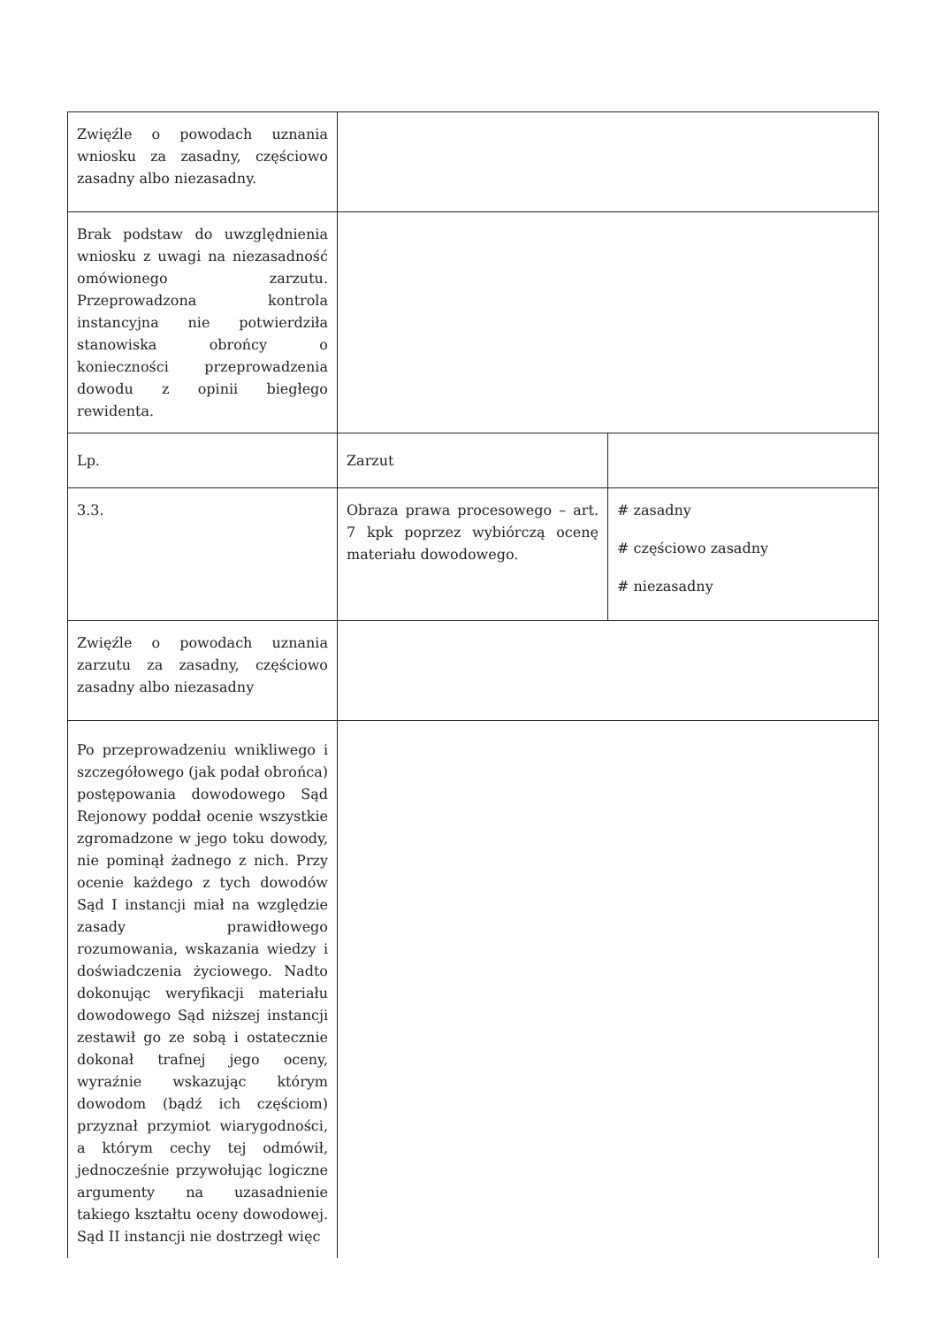| Zwięźle o powodach uznania wniosku za zasadny, częściowo zasadny albo niezasadny. | | |
| Brak podstaw do uwzględnienia wniosku z uwagi na niezasadność omówionego zarzutu. Przeprowadzona kontrola instancyjna nie potwierdziła stanowiska obrońcy o konieczności przeprowadzenia dowodu z opinii biegłego rewidenta. | | |
| Lp. | Zarzut | |
| 3.3. | Obraza prawa procesowego – art. 7 kpk poprzez wybiórczą ocenę materiału dowodowego. | # zasadny # częściowo zasadny # niezasadny |
| Zwięźle o powodach uznania zarzutu za zasadny, częściowo zasadny albo niezasadny | | |
| Po przeprowadzeniu wnikliwego i szczegółowego (jak podał obrońca) postępowania dowodowego Sąd Rejonowy poddał ocenie wszystkie zgromadzone w jego toku dowody, nie pominął żadnego z nich. Przy ocenie każdego z tych dowodów Sąd I instancji miał na względzie zasady prawidłowego rozumowania, wskazania wiedzy i doświadczenia życiowego. Nadto dokonując weryfikacji materiału dowodowego Sąd niższej instancji zestawił go ze sobą i ostatecznie dokonał trafnej jego oceny, wyraźnie wskazując którym dowodom (bądź ich częściom) przyznał przymiot wiarygodności, a którym cechy tej odmówił, jednocześnie przywołując logiczne argumenty na uzasadnienie takiego kształtu oceny dowodowej. Sąd II instancji nie dostrzegł więc | | |